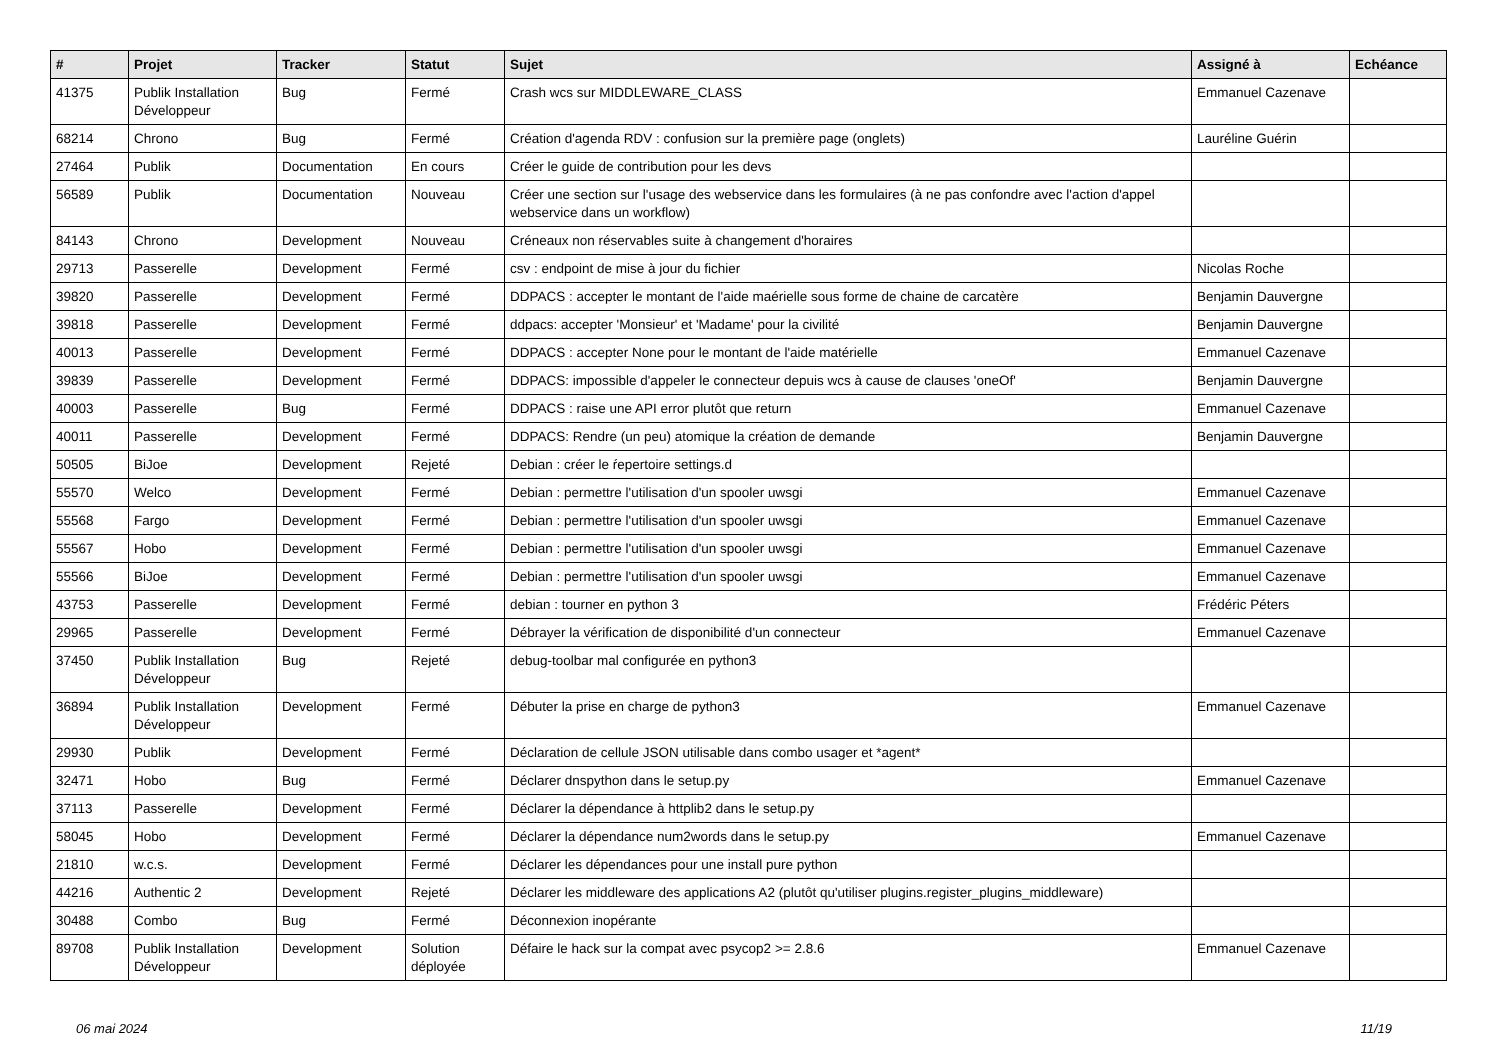| # | Projet | Tracker | Statut | Sujet | Assigné à | Echéance |
| --- | --- | --- | --- | --- | --- | --- |
| 41375 | Publik Installation Développeur | Bug | Fermé | Crash wcs sur MIDDLEWARE_CLASS | Emmanuel Cazenave | |
| 68214 | Chrono | Bug | Fermé | Création d'agenda RDV : confusion sur la première page (onglets) | Lauréline Guérin | |
| 27464 | Publik | Documentation | En cours | Créer le guide de contribution pour les devs | | |
| 56589 | Publik | Documentation | Nouveau | Créer une section sur l'usage des webservice dans les formulaires (à ne pas confondre avec l'action d'appel webservice dans un workflow) | | |
| 84143 | Chrono | Development | Nouveau | Créneaux non réservables suite à changement d'horaires | | |
| 29713 | Passerelle | Development | Fermé | csv : endpoint de mise à jour du fichier | Nicolas Roche | |
| 39820 | Passerelle | Development | Fermé | DDPACS : accepter le montant de l'aide maérielle sous forme de chaine de carcatère | Benjamin Dauvergne | |
| 39818 | Passerelle | Development | Fermé | ddpacs: accepter 'Monsieur' et 'Madame' pour la civilité | Benjamin Dauvergne | |
| 40013 | Passerelle | Development | Fermé | DDPACS : accepter None pour le montant de l'aide matérielle | Emmanuel Cazenave | |
| 39839 | Passerelle | Development | Fermé | DDPACS: impossible d'appeler le connecteur depuis wcs à cause de clauses 'oneOf' | Benjamin Dauvergne | |
| 40003 | Passerelle | Bug | Fermé | DDPACS : raise une API error plutôt que return | Emmanuel Cazenave | |
| 40011 | Passerelle | Development | Fermé | DDPACS: Rendre (un peu) atomique la création de demande | Benjamin Dauvergne | |
| 50505 | BiJoe | Development | Rejeté | Debian : créer le ŕepertoire settings.d | | |
| 55570 | Welco | Development | Fermé | Debian : permettre l'utilisation d'un spooler uwsgi | Emmanuel Cazenave | |
| 55568 | Fargo | Development | Fermé | Debian : permettre l'utilisation d'un spooler uwsgi | Emmanuel Cazenave | |
| 55567 | Hobo | Development | Fermé | Debian : permettre l'utilisation d'un spooler uwsgi | Emmanuel Cazenave | |
| 55566 | BiJoe | Development | Fermé | Debian : permettre l'utilisation d'un spooler uwsgi | Emmanuel Cazenave | |
| 43753 | Passerelle | Development | Fermé | debian : tourner en python 3 | Frédéric Péters | |
| 29965 | Passerelle | Development | Fermé | Débrayer la vérification de disponibilité d'un connecteur | Emmanuel Cazenave | |
| 37450 | Publik Installation Développeur | Bug | Rejeté | debug-toolbar mal configurée en python3 | | |
| 36894 | Publik Installation Développeur | Development | Fermé | Débuter la prise en charge de python3 | Emmanuel Cazenave | |
| 29930 | Publik | Development | Fermé | Déclaration de cellule JSON utilisable dans combo usager et *agent* | | |
| 32471 | Hobo | Bug | Fermé | Déclarer dnspython dans le setup.py | Emmanuel Cazenave | |
| 37113 | Passerelle | Development | Fermé | Déclarer la dépendance à httplib2 dans le setup.py | | |
| 58045 | Hobo | Development | Fermé | Déclarer la dépendance num2words dans le setup.py | Emmanuel Cazenave | |
| 21810 | w.c.s. | Development | Fermé | Déclarer les dépendances pour une install pure python | | |
| 44216 | Authentic 2 | Development | Rejeté | Déclarer les middleware des applications A2 (plutôt qu'utiliser plugins.register_plugins_middleware) | | |
| 30488 | Combo | Bug | Fermé | Déconnexion inopérante | | |
| 89708 | Publik Installation Développeur | Development | Solution déployée | Défaire le hack sur la compat avec psycop2 >= 2.8.6 | Emmanuel Cazenave | |
06 mai 2024 11/19